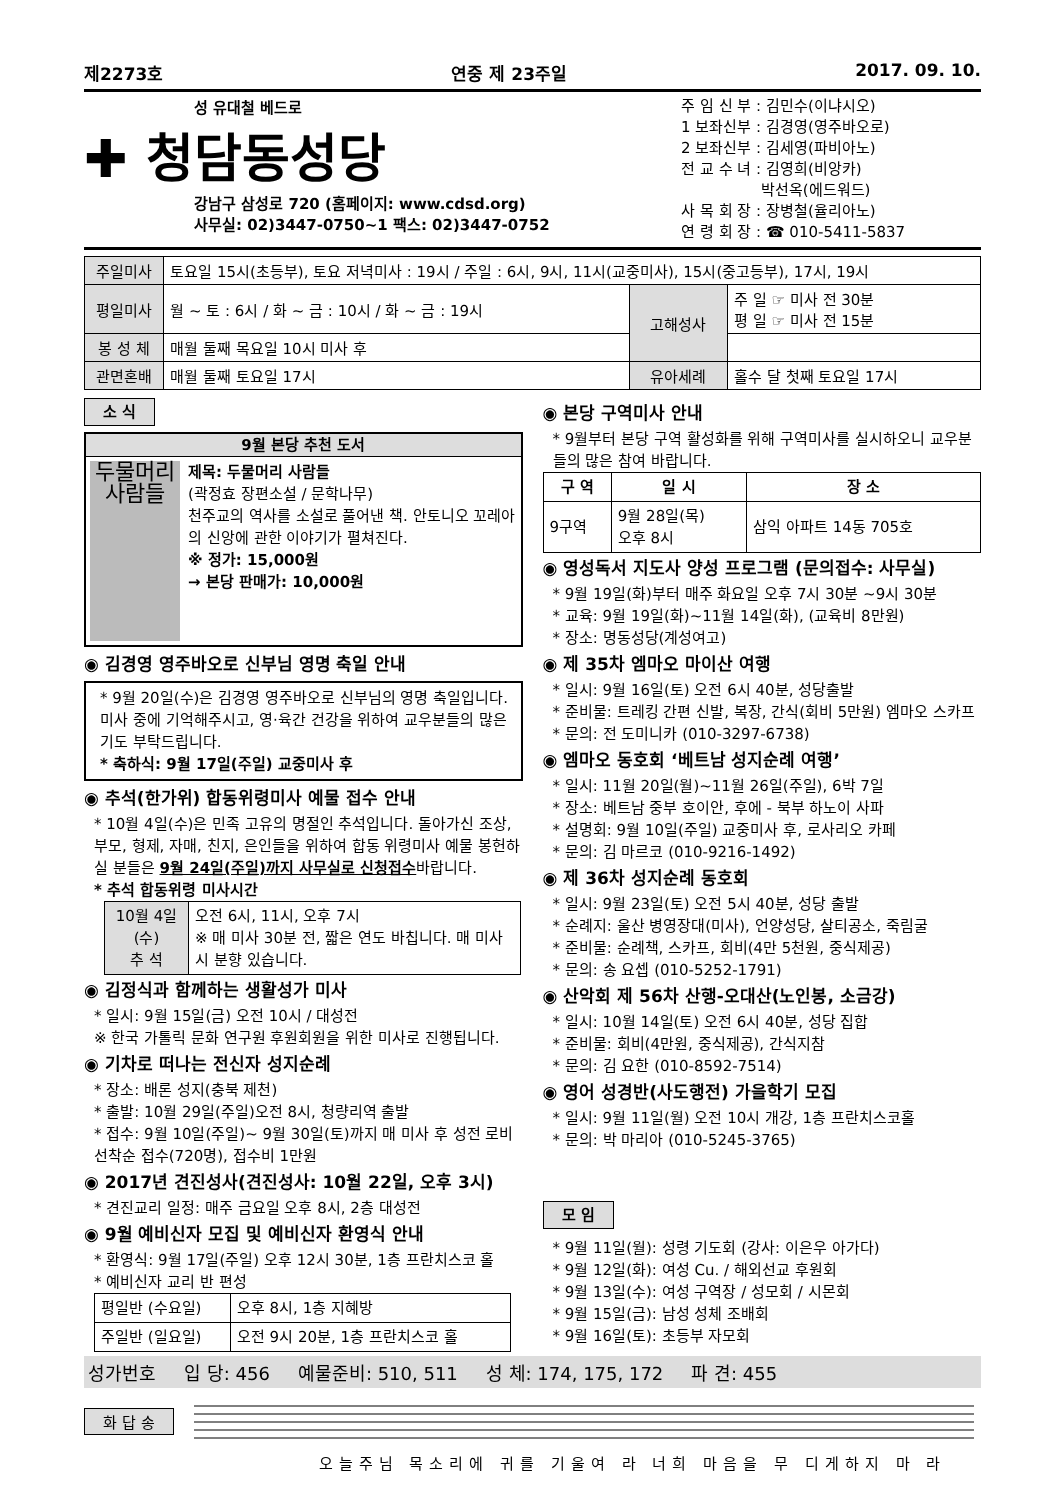제2273호 연중 제 23주일 2017. 09. 10.
성 유대철 베드로
✚ 청담동성당
강남구 삼성로 720 (홈페이지: www.cdsd.org)
사무실: 02)3447-0750~1 팩스: 02)3447-0752
주 임 신 부 : 김민수(이냐시오)
1 보좌신부 : 김경영(영주바오로)
2 보좌신부 : 김세영(파비아노)
전 교 수 녀 : 김영희(비앙카)
　　　　　 박선옥(에드워드)
사 목 회 장 : 장병철(율리아노)
연 령 회 장 : ☎ 010-5411-5837
| 주일미사 | 토요일 15시(초등부), 토요 저녁미사 : 19시 / 주일 : 6시, 9시, 11시(교중미사), 15시(중고등부), 17시, 19시 | | |
| 평일미사 | 월 ~ 토 : 6시 / 화 ~ 금 : 10시 / 화 ~ 금 : 19시 | 고해성사 | 주 일 ☞ 미사 전 30분 평 일 ☞ 미사 전 15분 |
| 봉 성 체 | 매월 둘째 목요일 10시 미사 후 | | |
| 관면혼배 | 매월 둘째 토요일 17시 | 유아세례 | 홀수 달 첫째 토요일 17시 |
소 식
9월 본당 추천 도서
두물머리
사람들
제목: 두물머리 사람들
(곽정효 장편소설 / 문학나무)
천주교의 역사를 소설로 풀어낸 책. 안토니오 꼬레아의 신앙에 관한 이야기가 펼쳐진다.
※ 정가: 15,000원
→ 본당 판매가: 10,000원
◉ 김경영 영주바오로 신부님 영명 축일 안내
* 9월 20일(수)은 김경영 영주바오로 신부님의 영명 축일입니다. 미사 중에 기억해주시고, 영·육간 건강을 위하여 교우분들의 많은 기도 부탁드립니다.
* 축하식: 9월 17일(주일) 교중미사 후
◉ 추석(한가위) 합동위령미사 예물 접수 안내
* 10월 4일(수)은 민족 고유의 명절인 추석입니다. 돌아가신 조상, 부모, 형제, 자매, 친지, 은인들을 위하여 합동 위령미사 예물 봉헌하실 분들은 9월 24일(주일)까지 사무실로 신청접수바랍니다.
* 추석 합동위령 미사시간
| 10월 4일(수) 추 석 | 오전 6시, 11시, 오후 7시 ※ 매 미사 30분 전, 짧은 연도 바칩니다. 매 미사 시 분향 있습니다. |
◉ 김정식과 함께하는 생활성가 미사
* 일시: 9월 15일(금) 오전 10시 / 대성전
※ 한국 가톨릭 문화 연구원 후원회원을 위한 미사로 진행됩니다.
◉ 기차로 떠나는 전신자 성지순례
* 장소: 배론 성지(충북 제천)
* 출발: 10월 29일(주일)오전 8시, 청량리역 출발
* 접수: 9월 10일(주일)~ 9월 30일(토)까지 매 미사 후 성전 로비 선착순 접수(720명), 접수비 1만원
◉ 2017년 견진성사(견진성사: 10월 22일, 오후 3시)
* 견진교리 일정: 매주 금요일 오후 8시, 2층 대성전
◉ 9월 예비신자 모집 및 예비신자 환영식 안내
* 환영식: 9월 17일(주일) 오후 12시 30분, 1층 프란치스코 홀
* 예비신자 교리 반 편성
| 평일반 (수요일) | 오후 8시, 1층 지혜방 |
| 주일반 (일요일) | 오전 9시 20분, 1층 프란치스코 홀 |
◉ 본당 구역미사 안내
* 9월부터 본당 구역 활성화를 위해 구역미사를 실시하오니 교우분들의 많은 참여 바랍니다.
| 구 역 | 일 시 | 장 소 |
| --- | --- | --- |
| 9구역 | 9월 28일(목) 오후 8시 | 삼익 아파트 14동 705호 |
◉ 영성독서 지도사 양성 프로그램 (문의접수: 사무실)
* 9월 19일(화)부터 매주 화요일 오후 7시 30분 ~9시 30분
* 교육: 9월 19일(화)~11월 14일(화), (교육비 8만원)
* 장소: 명동성당(계성여고)
◉ 제 35차 엠마오 마이산 여행
* 일시: 9월 16일(토) 오전 6시 40분, 성당출발
* 준비물: 트레킹 간편 신발, 복장, 간식(회비 5만원) 엠마오 스카프
* 문의: 전 도미니카 (010-3297-6738)
◉ 엠마오 동호회 ‘베트남 성지순례 여행’
* 일시: 11월 20일(월)~11월 26일(주일), 6박 7일
* 장소: 베트남 중부 호이안, 후에 - 북부 하노이 사파
* 설명회: 9월 10일(주일) 교중미사 후, 로사리오 카페
* 문의: 김 마르코 (010-9216-1492)
◉ 제 36차 성지순례 동호회
* 일시: 9월 23일(토) 오전 5시 40분, 성당 출발
* 순례지: 울산 병영장대(미사), 언양성당, 살티공소, 죽림굴
* 준비물: 순례책, 스카프, 회비(4만 5천원, 중식제공)
* 문의: 송 요셉 (010-5252-1791)
◉ 산악회 제 56차 산행-오대산(노인봉, 소금강)
* 일시: 10월 14일(토) 오전 6시 40분, 성당 집합
* 준비물: 회비(4만원, 중식제공), 간식지참
* 문의: 김 요한 (010-8592-7514)
◉ 영어 성경반(사도행전) 가을학기 모집
* 일시: 9월 11일(월) 오전 10시 개강, 1층 프란치스코홀
* 문의: 박 마리아 (010-5245-3765)
모 임
* 9월 11일(월): 성령 기도회 (강사: 이은우 아가다)
* 9월 12일(화): 여성 Cu. / 해외선교 후원회
* 9월 13일(수): 여성 구역장 / 성모회 / 시몬회
* 9월 15일(금): 남성 성체 조배회
* 9월 16일(토): 초등부 자모회
성가번호 입 당: 456 예물준비: 510, 511 성 체: 174, 175, 172 파 견: 455
화 답 송
오늘주님 목소리에 귀를 기울여 라 너희 마음을 무 디게하지 마 라